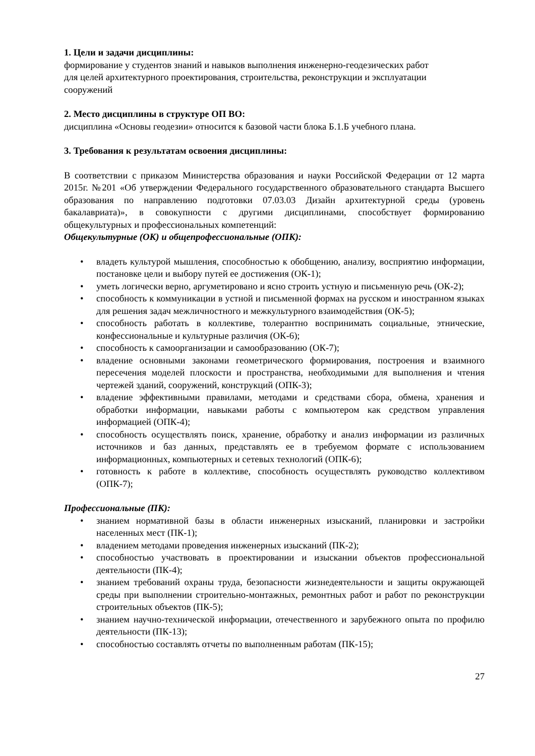1. Цели и задачи дисциплины:
формирование у студентов знаний и навыков выполнения инженерно-геодезических работ
для целей архитектурного проектирования, строительства, реконструкции и эксплуатации
сооружений
2. Место дисциплины в структуре ОП ВО:
дисциплина «Основы геодезии» относится к базовой части блока Б.1.Б учебного плана.
3. Требования к результатам освоения дисциплины:
В соответствии с приказом Министерства образования и науки Российской Федерации от 12 марта 2015г. №201 «Об утверждении Федерального государственного образовательного стандарта Высшего образования по направлению подготовки 07.03.03 Дизайн архитектурной среды (уровень бакалавриата)», в совокупности с другими дисциплинами, способствует формированию общекультурных и профессиональных компетенций:
Общекультурные (ОК) и общепрофессиональные (ОПК):
• владеть культурой мышления, способностью к обобщению, анализу, восприятию информации, постановке цели и выбору путей ее достижения (ОК-1);
• уметь логически верно, аргуметировано и ясно строить устную и письменную речь (ОК-2);
• способность к коммуникации в устной и письменной формах на русском и иностранном языках для решения задач межличностного и межкультурного взаимодействия (ОК-5);
• способность работать в коллективе, толерантно воспринимать социальные, этнические, конфессиональные и культурные различия (ОК-6);
• способность к самоорганизации и самообразованию (ОК-7);
• владение основными законами геометрического формирования, построения и взаимного пересечения моделей плоскости и пространства, необходимыми для выполнения и чтения чертежей зданий, сооружений, конструкций (ОПК-3);
• владение эффективными правилами, методами и средствами сбора, обмена, хранения и обработки информации, навыками работы с компьютером как средством управления информацией (ОПК-4);
• способность осуществлять поиск, хранение, обработку и анализ информации из различных источников и баз данных, представлять ее в требуемом формате с использованием информационных, компьютерных и сетевых технологий (ОПК-6);
• готовность к работе в коллективе, способность осуществлять руководство коллективом (ОПК-7);
Профессиональные (ПК):
• знанием нормативной базы в области инженерных изысканий, планировки и застройки населенных мест (ПК-1);
• владением методами проведения инженерных изысканий (ПК-2);
• способностью участвовать в проектировании и изыскании объектов профессиональной деятельности (ПК-4);
• знанием требований охраны труда, безопасности жизнедеятельности и защиты окружающей среды при выполнении строительно-монтажных, ремонтных работ и работ по реконструкции строительных объектов (ПК-5);
• знанием научно-технической информации, отечественного и зарубежного опыта по профилю деятельности (ПК-13);
• способностью составлять отчеты по выполненным работам (ПК-15);
27